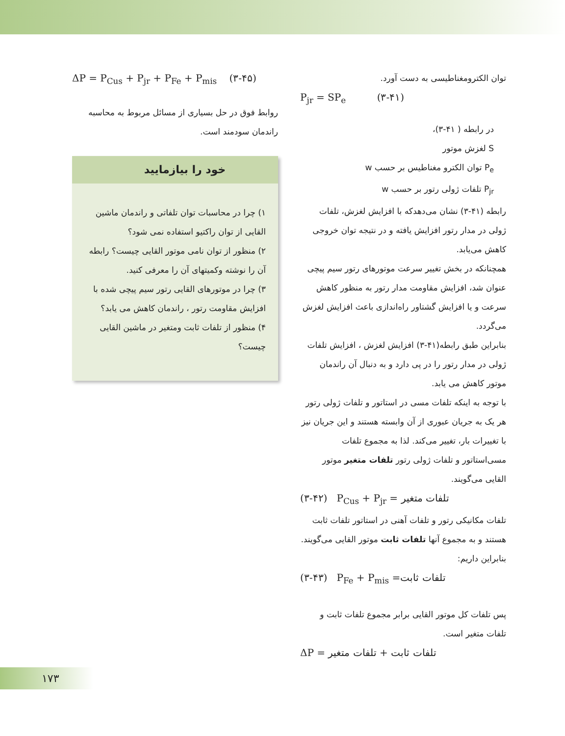توان الکترومغناطیسی به دست آورد.
P<sub>jr</sub> = SP<sub>e</sub> (۳-۴۱)
در رابطه ( ۴۱-۳)،
S لغزش موتور
P<sub>e</sub> توان الکترو مغناطیس بر حسب w
P<sub>jr</sub> تلفات ژولی رتور بر حسب w
رابطه (۴۱-۳) نشان می‌دهدکه با افزایش لغزش، تلفات ژولی در مدار رتور افزایش یافته و در نتیجه توان خروجی کاهش می‌یابد.
همچنانکه در بخش تغییر سرعت موتورهای رتور سیم پیچی عنوان شد، افزایش مقاومت مدار رتور به منظور کاهش سرعت و یا افزایش گشتاور راه‌اندازی باعث افزایش لغزش می‌گردد.
بنابراین طبق رابطه(۴۱-۳) افزایش لغزش ، افزایش تلفات ژولی در مدار رتور را در پی دارد و به دنبال آن راندمان موتور کاهش می یابد.
با توجه به اینکه تلفات مسی در استاتور و تلفات ژولی رتور هر یک به جریان عبوری از آن وابسته هستند و این جریان نیز با تغییرات بار، تغییر می‌کند. لذا به مجموع تلفات مسی‌استاتور و تلفات ژولی رتور تلفات متغیر موتور القایی می‌گویند.
(۳-۴۲) P<sub>Cus</sub> + P<sub>jr</sub> = تلفات متغیر
تلفات مکانیکی رتور و تلفات آهنی در استاتور تلفات ثابت هستند و به مجموع آنها تلفات ثابت موتور القایی می‌گویند. بنابراین داریم:
(۳-۴۳) P<sub>Fe</sub> + P<sub>mis</sub> =تلفات ثابت
پس تلفات کل موتور القایی برابر مجموع تلفات ثابت و تلفات متغیر است.
ΔP = تلفات ثابت + تلفات متغیر
ΔP = P<sub>Cus</sub> + P<sub>jr</sub> + P<sub>Fe</sub> + P<sub>mis</sub> (۳-۴۵)
روابط فوق در حل بسیاری از مسائل مربوط به محاسبه راندمان سودمند است.
خود را بیازمایید
۱) چرا در محاسبات توان تلفاتی و راندمان ماشین القایی از توان راکتیو استفاده نمی شود؟
۲) منظور از توان نامی موتور القایی چیست؟ رابطه آن را نوشته وکمیتهای آن را معرفی کنید.
۳) چرا در موتورهای القایی رتور سیم پیچی شده با افزایش مقاومت رتور ، راندمان کاهش می یابد؟
۴) منظور از تلفات ثابت ومتغیر در ماشین القایی چیست؟
۱۷۳